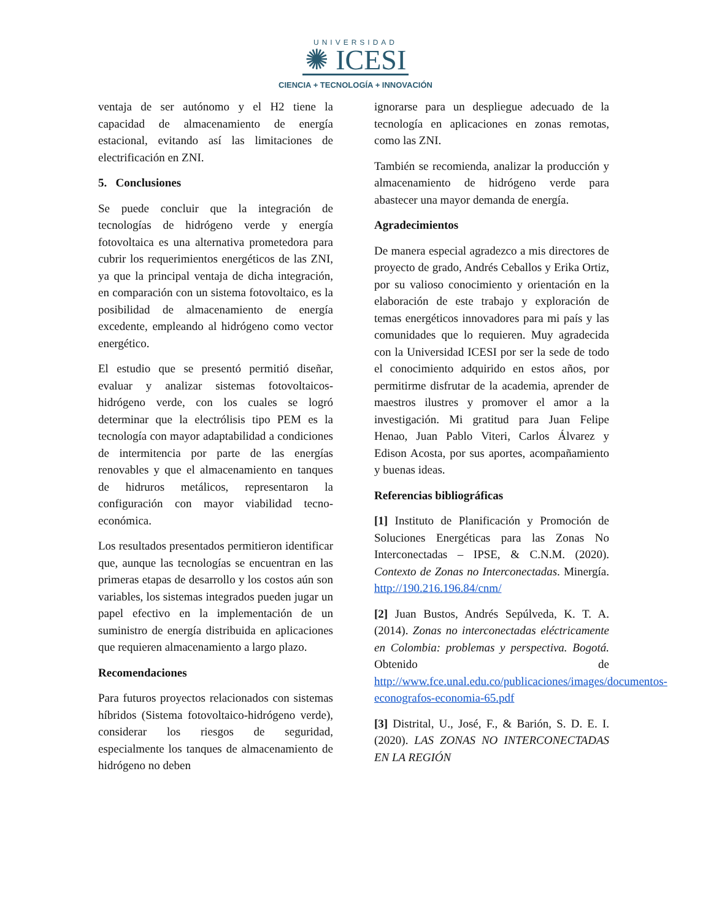UNIVERSIDAD
✺ ICESI
CIENCIA + TECNOLOGÍA + INNOVACIÓN
ventaja de ser autónomo y el H2 tiene la capacidad de almacenamiento de energía estacional, evitando así las limitaciones de electrificación en ZNI.
5. Conclusiones
Se puede concluir que la integración de tecnologías de hidrógeno verde y energía fotovoltaica es una alternativa prometedora para cubrir los requerimientos energéticos de las ZNI, ya que la principal ventaja de dicha integración, en comparación con un sistema fotovoltaico, es la posibilidad de almacenamiento de energía excedente, empleando al hidrógeno como vector energético.
El estudio que se presentó permitió diseñar, evaluar y analizar sistemas fotovoltaicos-hidrógeno verde, con los cuales se logró determinar que la electrólisis tipo PEM es la tecnología con mayor adaptabilidad a condiciones de intermitencia por parte de las energías renovables y que el almacenamiento en tanques de hidruros metálicos, representaron la configuración con mayor viabilidad tecno-económica.
Los resultados presentados permitieron identificar que, aunque las tecnologías se encuentran en las primeras etapas de desarrollo y los costos aún son variables, los sistemas integrados pueden jugar un papel efectivo en la implementación de un suministro de energía distribuida en aplicaciones que requieren almacenamiento a largo plazo.
Recomendaciones
Para futuros proyectos relacionados con sistemas híbridos (Sistema fotovoltaico-hidrógeno verde), considerar los riesgos de seguridad, especialmente los tanques de almacenamiento de hidrógeno no deben
ignorarse para un despliegue adecuado de la tecnología en aplicaciones en zonas remotas, como las ZNI.
También se recomienda, analizar la producción y almacenamiento de hidrógeno verde para abastecer una mayor demanda de energía.
Agradecimientos
De manera especial agradezco a mis directores de proyecto de grado, Andrés Ceballos y Erika Ortiz, por su valioso conocimiento y orientación en la elaboración de este trabajo y exploración de temas energéticos innovadores para mi país y las comunidades que lo requieren. Muy agradecida con la Universidad ICESI por ser la sede de todo el conocimiento adquirido en estos años, por permitirme disfrutar de la academia, aprender de maestros ilustres y promover el amor a la investigación. Mi gratitud para Juan Felipe Henao, Juan Pablo Viteri, Carlos Álvarez y Edison Acosta, por sus aportes, acompañamiento y buenas ideas.
Referencias bibliográficas
[1] Instituto de Planificación y Promoción de Soluciones Energéticas para las Zonas No Interconectadas – IPSE, & C.N.M. (2020). Contexto de Zonas no Interconectadas. Minergía. http://190.216.196.84/cnm/
[2] Juan Bustos, Andrés Sepúlveda, K. T. A. (2014). Zonas no interconectadas eléctricamente en Colombia: problemas y perspectiva. Bogotá. Obtenido de http://www.fce.unal.edu.co/publicaciones/images/documentos-econografos-economia-65.pdf
[3] Distrital, U., José, F., & Barión, S. D. E. I. (2020). LAS ZONAS NO INTERCONECTADAS EN LA REGIÓN